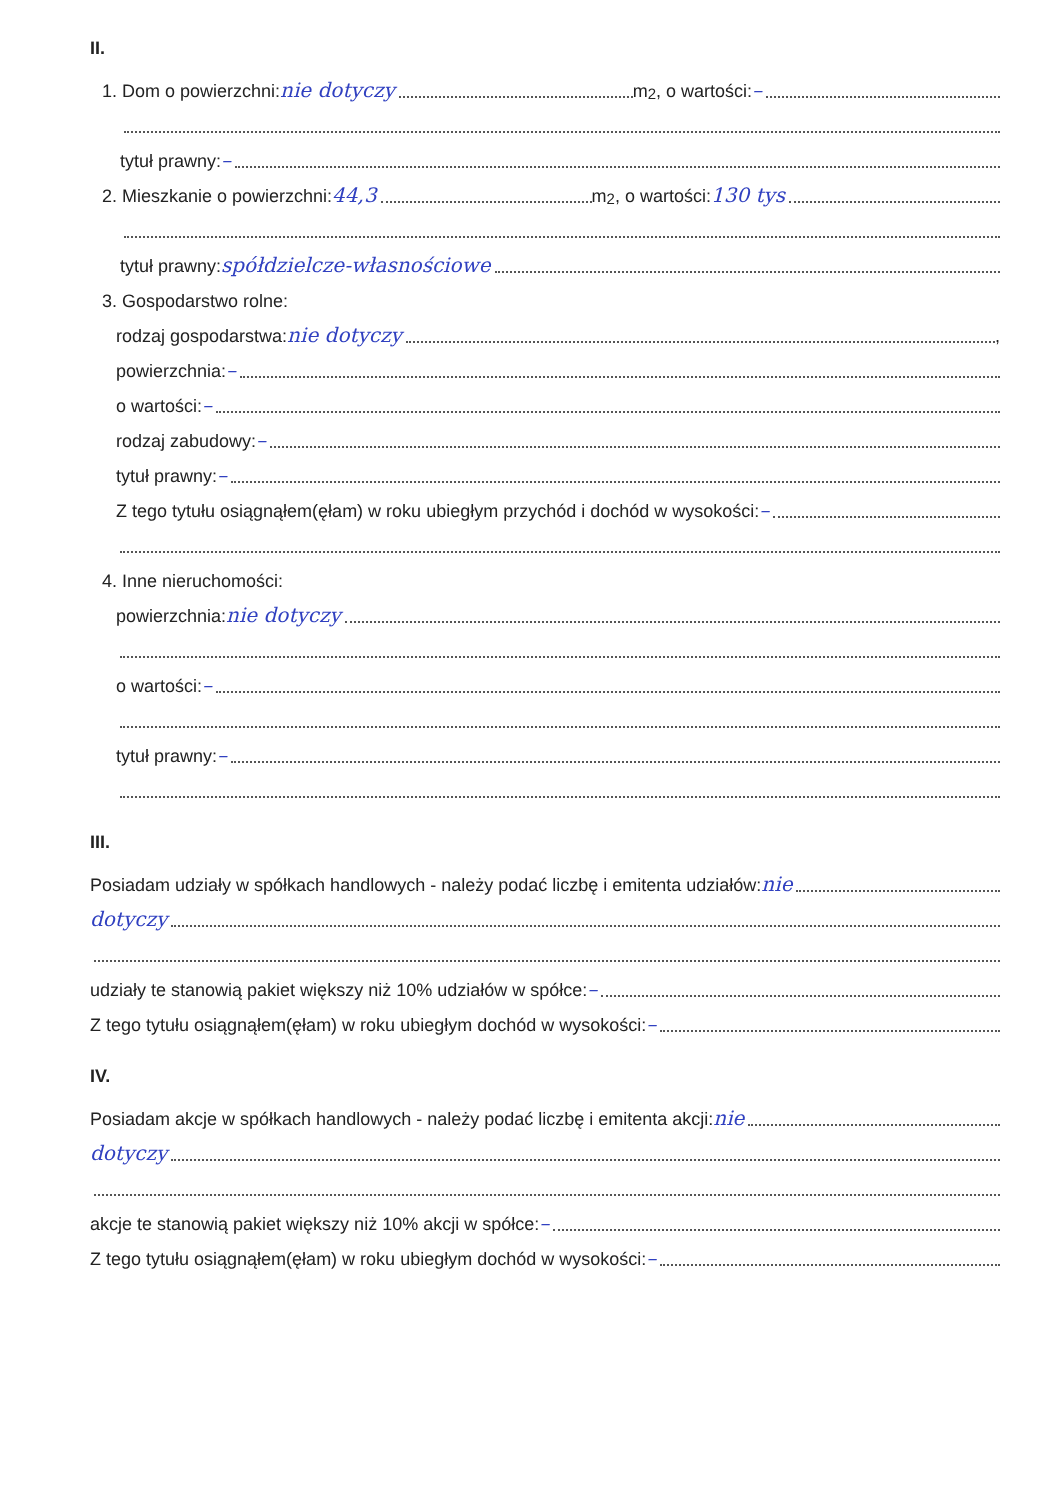II.
1. Dom o powierzchni: nie dotyczy m<sup>2</sup>, o wartości: –
tytuł prawny: –
2. Mieszkanie o powierzchni: 44,3 m<sup>2</sup>, o wartości: 130 tys
tytuł prawny: spółdzielcze-własnościowe
3. Gospodarstwo rolne:
rodzaj gospodarstwa: nie dotyczy ,
powierzchnia: –
o wartości: –
rodzaj zabudowy: –
tytuł prawny: –
Z tego tytułu osiągnąłem(ęłam) w roku ubiegłym przychód i dochód w wysokości: –
4. Inne nieruchomości:
powierzchnia: nie dotyczy
o wartości: –
tytuł prawny: –
III.
Posiadam udziały w spółkach handlowych - należy podać liczbę i emitenta udziałów: nie
dotyczy
udziały te stanowią pakiet większy niż 10% udziałów w spółce: –
Z tego tytułu osiągnąłem(ęłam) w roku ubiegłym dochód w wysokości: –
IV.
Posiadam akcje w spółkach handlowych - należy podać liczbę i emitenta akcji: nie
dotyczy
akcje te stanowią pakiet większy niż 10% akcji w spółce: –
Z tego tytułu osiągnąłem(ęłam) w roku ubiegłym dochód w wysokości: –